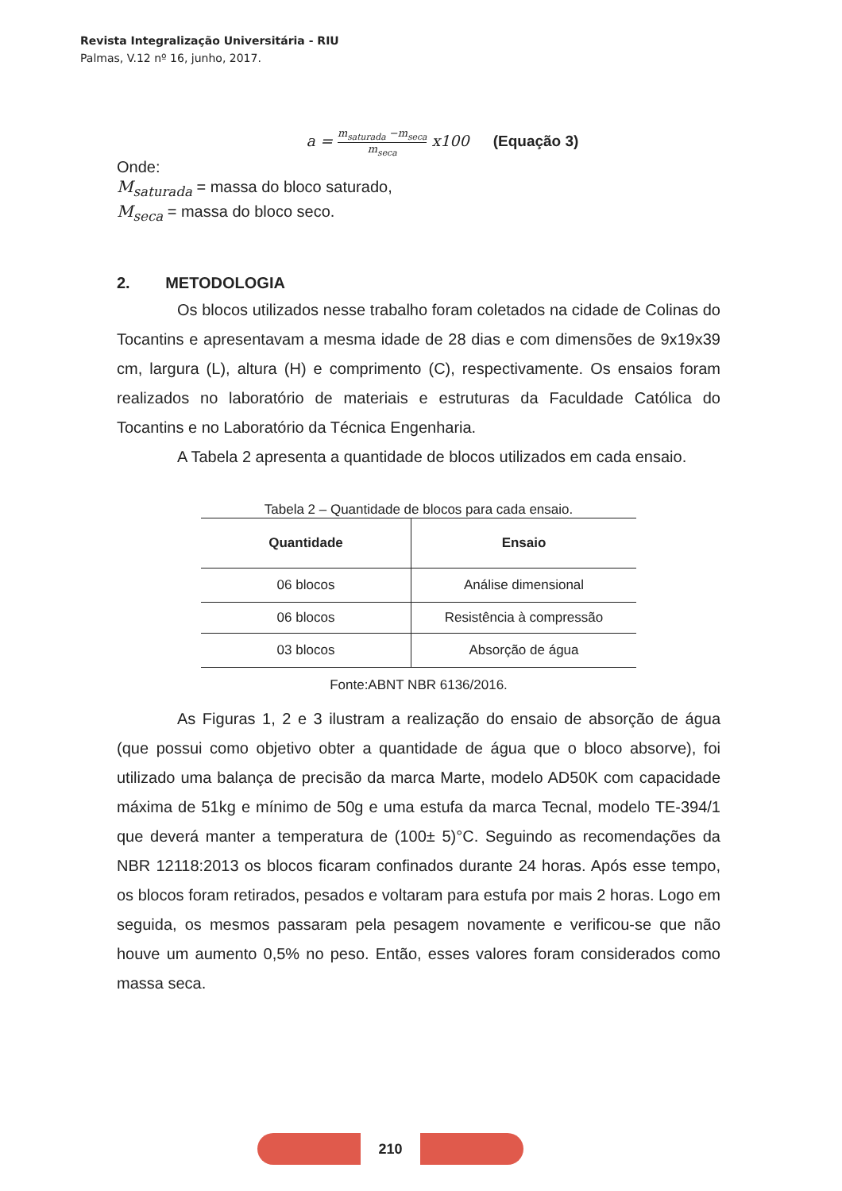Revista Integralização Universitária - RIU
Palmas, V.12 nº 16, junho, 2017.
a = m<sub>saturada</sub> −m<sub>seca</sub> m<sub>seca</sub> x100 (Equação 3)
Onde:
M<sub>saturada</sub> = massa do bloco saturado,
M<sub>seca</sub> = massa do bloco seco.
2. METODOLOGIA
Os blocos utilizados nesse trabalho foram coletados na cidade de Colinas do Tocantins e apresentavam a mesma idade de 28 dias e com dimensões de 9x19x39 cm, largura (L), altura (H) e comprimento (C), respectivamente. Os ensaios foram realizados no laboratório de materiais e estruturas da Faculdade Católica do Tocantins e no Laboratório da Técnica Engenharia.
A Tabela 2 apresenta a quantidade de blocos utilizados em cada ensaio.
Tabela 2 – Quantidade de blocos para cada ensaio.
| Quantidade | Ensaio |
| --- | --- |
| 06 blocos | Análise dimensional |
| 06 blocos | Resistência à compressão |
| 03 blocos | Absorção de água |
Fonte:ABNT NBR 6136/2016.
As Figuras 1, 2 e 3 ilustram a realização do ensaio de absorção de água (que possui como objetivo obter a quantidade de água que o bloco absorve), foi utilizado uma balança de precisão da marca Marte, modelo AD50K com capacidade máxima de 51kg e mínimo de 50g e uma estufa da marca Tecnal, modelo TE-394/1 que deverá manter a temperatura de (100± 5)°C. Seguindo as recomendações da NBR 12118:2013 os blocos ficaram confinados durante 24 horas. Após esse tempo, os blocos foram retirados, pesados e voltaram para estufa por mais 2 horas. Logo em seguida, os mesmos passaram pela pesagem novamente e verificou-se que não houve um aumento 0,5% no peso. Então, esses valores foram considerados como massa seca.
210